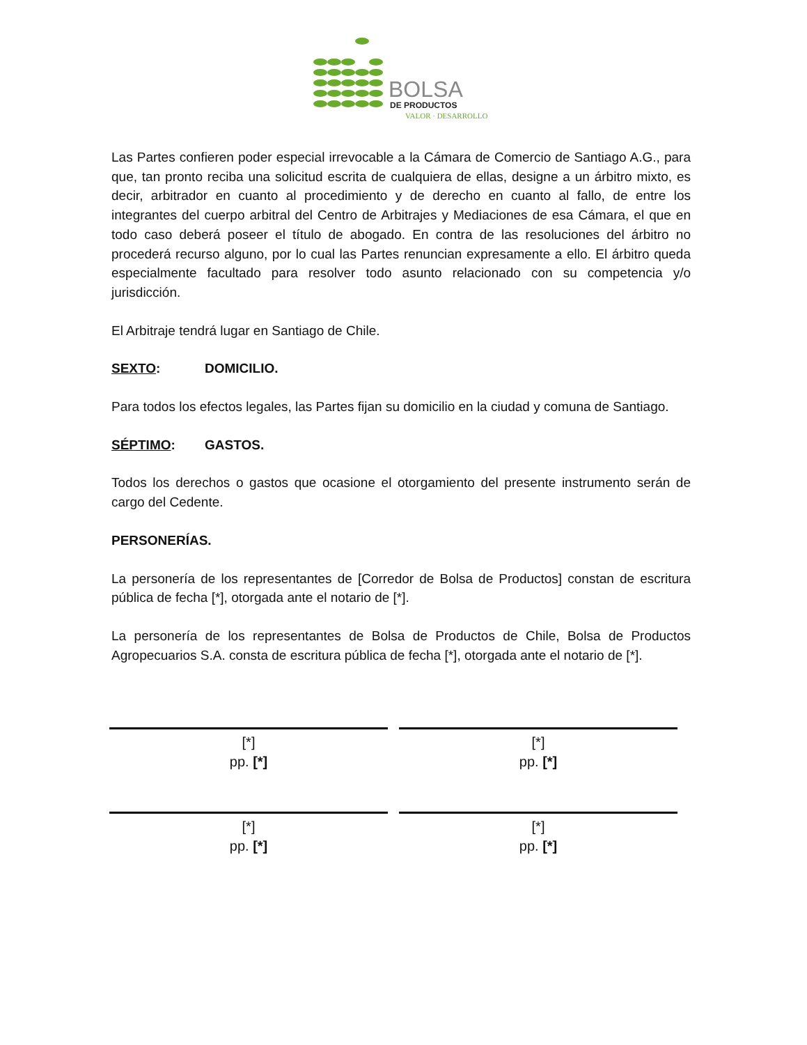BOLSA
DE PRODUCTOS
VALOR · DESARROLLO
Las Partes confieren poder especial irrevocable a la Cámara de Comercio de Santiago A.G., para que, tan pronto reciba una solicitud escrita de cualquiera de ellas, designe a un árbitro mixto, es decir, arbitrador en cuanto al procedimiento y de derecho en cuanto al fallo, de entre los integrantes del cuerpo arbitral del Centro de Arbitrajes y Mediaciones de esa Cámara, el que en todo caso deberá poseer el título de abogado. En contra de las resoluciones del árbitro no procederá recurso alguno, por lo cual las Partes renuncian expresamente a ello. El árbitro queda especialmente facultado para resolver todo asunto relacionado con su competencia y/o jurisdicción.
El Arbitraje tendrá lugar en Santiago de Chile.
SEXTO: DOMICILIO.
Para todos los efectos legales, las Partes fijan su domicilio en la ciudad y comuna de Santiago.
SÉPTIMO: GASTOS.
Todos los derechos o gastos que ocasione el otorgamiento del presente instrumento serán de cargo del Cedente.
PERSONERÍAS.
La personería de los representantes de [Corredor de Bolsa de Productos] constan de escritura pública de fecha [*], otorgada ante el notario de [*].
La personería de los representantes de Bolsa de Productos de Chile, Bolsa de Productos Agropecuarios S.A. consta de escritura pública de fecha [*], otorgada ante el notario de [*].
[*]
pp. [*]
[*]
pp. [*]
[*]
pp. [*]
[*]
pp. [*]